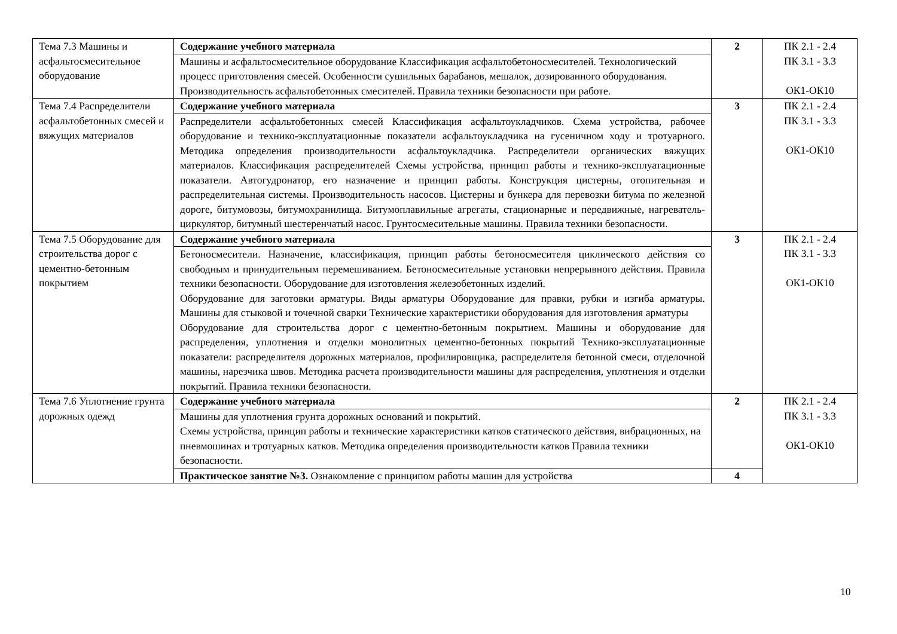| Тема 7.3 Машины и асфальтосмесительное оборудование | Содержание учебного материала | 2 | ПК 2.1 - 2.4 ПК 3.1 - 3.3 ОК1-ОК10 |
| | Машины и асфальтосмесительное оборудование Классификация асфальтобетоносмесителей. Технологический процесс приготовления смесей. Особенности сушильных барабанов, мешалок, дозированного оборудования. Производительность асфальтобетонных смесителей. Правила техники безопасности при работе. | | |
| Тема 7.4 Распределители асфальтобетонных смесей и вяжущих материалов | Содержание учебного материала | 3 | ПК 2.1 - 2.4 ПК 3.1 - 3.3 ОК1-ОК10 |
| | Распределители асфальтобетонных смесей Классификация асфальтоукладчиков. Схема устройства, рабочее оборудование и технико-эксплуатационные показатели асфальтоукладчика на гусеничном ходу и тротуарного. Методика определения производительности асфальтоукладчика. Распределители органических вяжущих материалов. Классификация распределителей Схемы устройства, принцип работы и технико-эксплуатационные показатели. Автогудронатор, его назначение и принцип работы. Конструкция цистерны, отопительная и распределительная системы. Производительность насосов. Цистерны и бункера для перевозки битума по железной дороге, битумовозы, битумохранилища. Битумоплавильные агрегаты, стационарные и передвижные, нагреватель-циркулятор, битумный шестеренчатый насос. Грунтосмесительные машины. Правила техники безопасности. | | |
| Тема 7.5 Оборудование для строительства дорог с цементно-бетонным покрытием | Содержание учебного материала | 3 | ПК 2.1 - 2.4 ПК 3.1 - 3.3 ОК1-ОК10 |
| | Бетоносмесители. Назначение, классификация, принцип работы бетоносмесителя циклического действия со свободным и принудительным перемешиванием. Бетоносмесительные установки непрерывного действия. Правила техники безопасности. Оборудование для изготовления железобетонных изделий. Оборудование для заготовки арматуры. Виды арматуры Оборудование для правки, рубки и изгиба арматуры. Машины для стыковой и точечной сварки Технические характеристики оборудования для изготовления арматуры Оборудование для строительства дорог с цементно-бетонным покрытием. Машины и оборудование для распределения, уплотнения и отделки монолитных цементно-бетонных покрытий Технико-эксплуатационные показатели: распределителя дорожных материалов, профилировщика, распределителя бетонной смеси, отделочной машины, нарезчика швов. Методика расчета производительности машины для распределения, уплотнения и отделки покрытий. Правила техники безопасности. | | |
| Тема 7.6 Уплотнение грунта дорожных одежд | Содержание учебного материала | 2 | ПК 2.1 - 2.4 ПК 3.1 - 3.3 ОК1-ОК10 |
| | Машины для уплотнения грунта дорожных оснований и покрытий. Схемы устройства, принцип работы и технические характеристики катков статического действия, вибрационных, на пневмошинах и тротуарных катков. Методика определения производительности катков Правила техники безопасности. | | |
| | Практическое занятие №3. Ознакомление с принципом работы машин для устройства | 4 | |
10